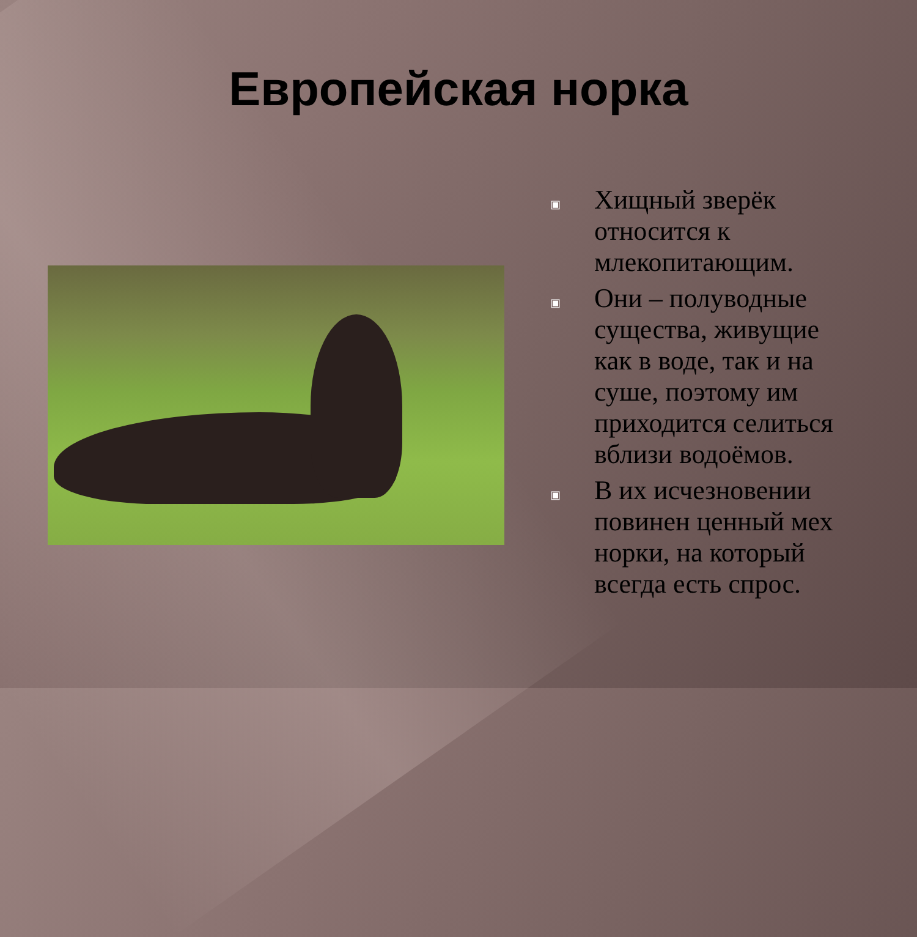Европейская норка
▣ Хищный зверёк относится к млекопитающим.
▣ Они – полуводные существа, живущие как в воде, так и на суше, поэтому им приходится селиться вблизи водоёмов.
▣ В их исчезновении повинен ценный мех норки, на который всегда есть спрос.